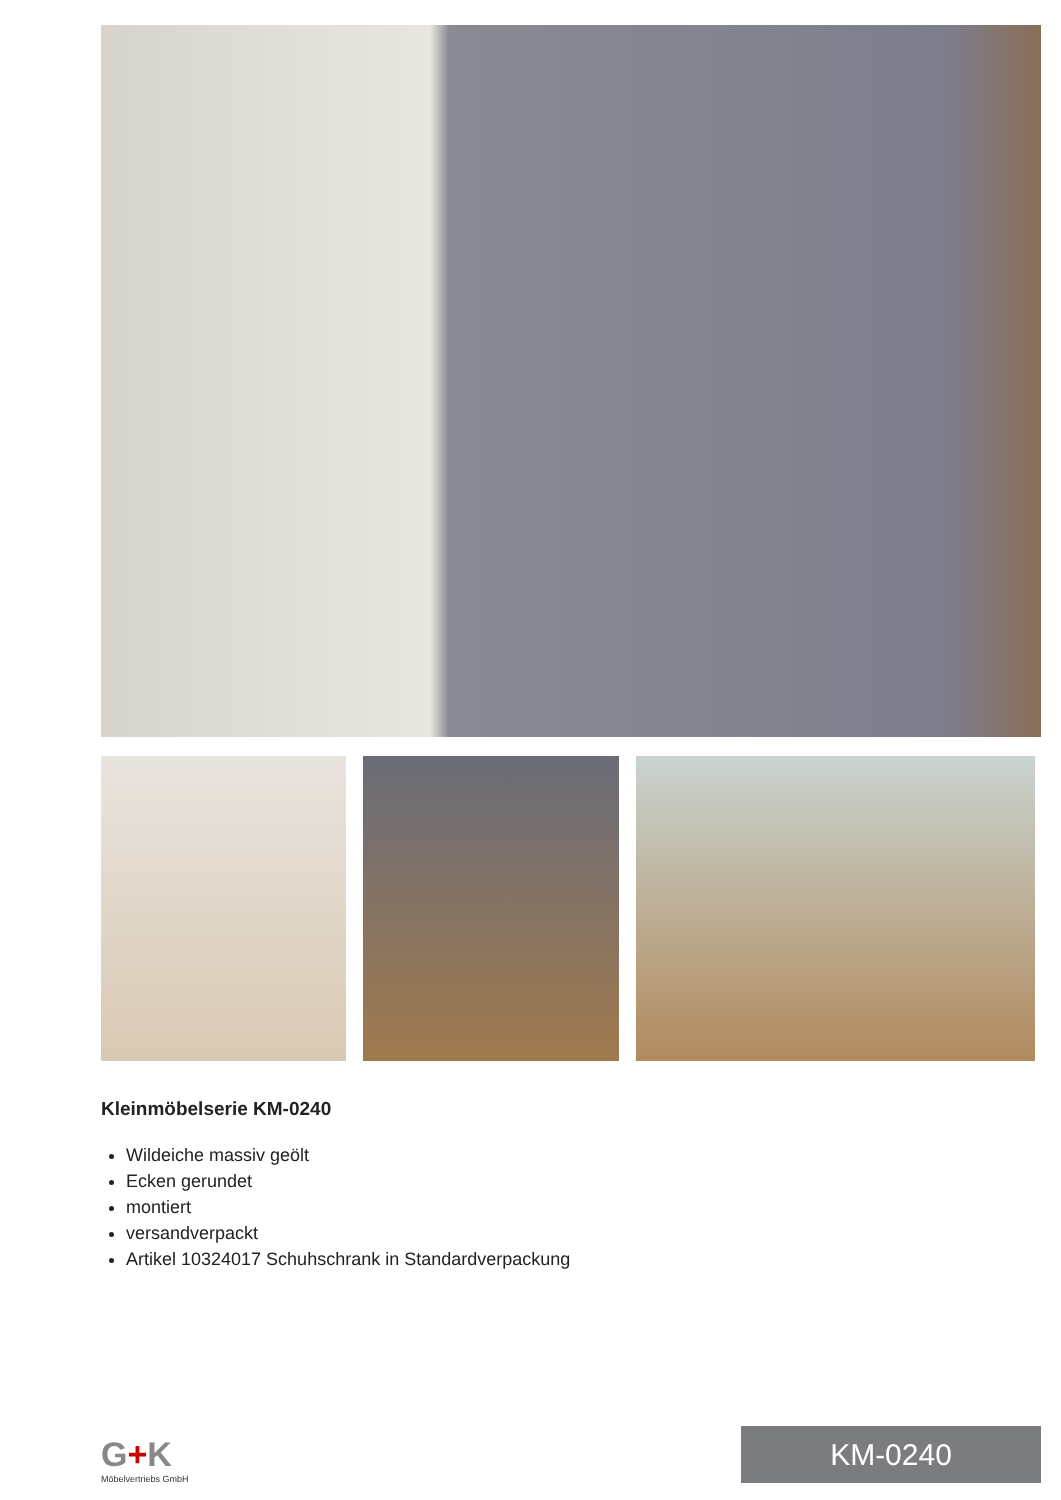Kleinmöbelserie KM-0240
Wildeiche massiv geölt
Ecken gerundet
montiert
versandverpackt
Artikel 10324017 Schuhschrank in Standardverpackung
G+K
Möbelvertriebs GmbH
KM-0240